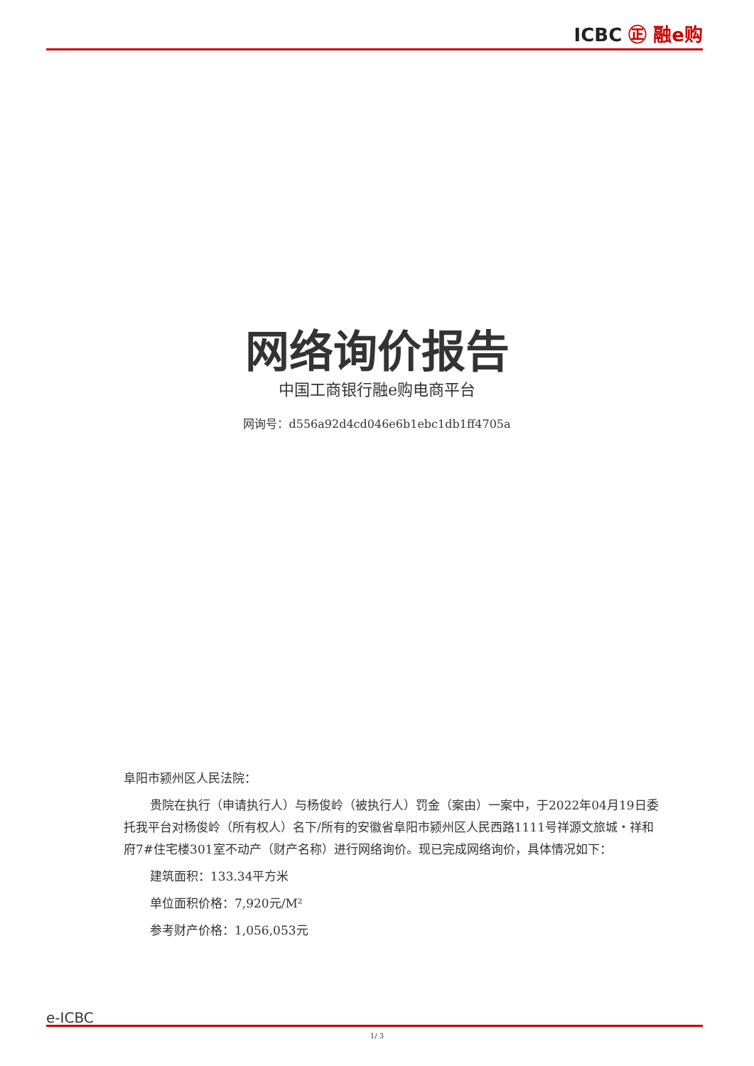ICBC ㊣ 融e购
网络询价报告
中国工商银行融e购电商平台
网询号：d556a92d4cd046e6b1ebc1db1ff4705a
阜阳市颍州区人民法院：
贵院在执行（申请执行人）与杨俊岭（被执行人）罚金（案由）一案中，于2022年04月19日委托我平台对杨俊岭（所有权人）名下/所有的安徽省阜阳市颍州区人民西路1111号祥源文旅城・祥和府7#住宅楼301室不动产（财产名称）进行网络询价。现已完成网络询价，具体情况如下：
建筑面积：133.34平方米
单位面积价格：7,920元/M²
参考财产价格：1,056,053元
e-ICBC
1/ 3